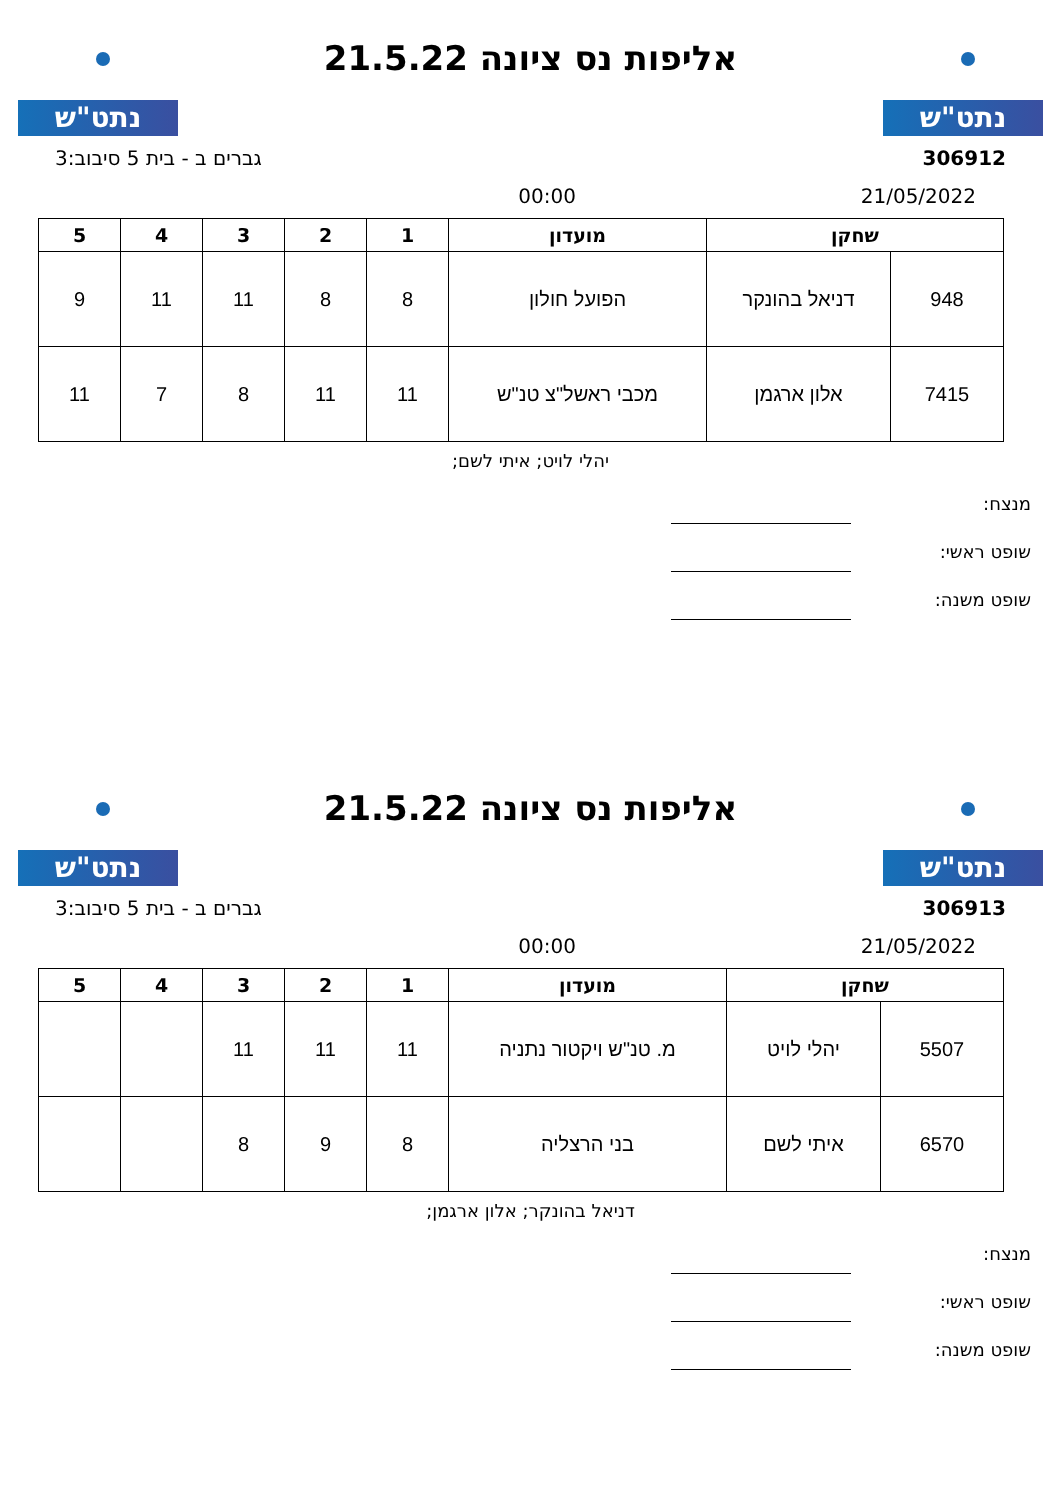נתט"ש
אליפות נס ציונה 21.5.22
נתט"ש
306912 גברים ב - בית 5 סיבוב:3
21/05/2022 00:00
| שחקן | | מועדון | 1 | 2 | 3 | 4 | 5 |
| --- | --- | --- | --- | --- | --- | --- | --- |
| 948 | דניאל בהונקר | הפועל חולון | 8 | 8 | 11 | 11 | 9 |
| 7415 | אלון ארגמן | מכבי ראשל"צ טנ"ש | 11 | 11 | 8 | 7 | 11 |
יהלי לויט; איתי לשם;
מנצח:
שופט ראשי:
שופט משנה:
נתט"ש
אליפות נס ציונה 21.5.22
נתט"ש
306913 גברים ב - בית 5 סיבוב:3
21/05/2022 00:00
| שחקן | | מועדון | 1 | 2 | 3 | 4 | 5 |
| --- | --- | --- | --- | --- | --- | --- | --- |
| 5507 | יהלי לויט | מ. טנ"ש ויקטור נתניה | 11 | 11 | 11 | | |
| 6570 | איתי לשם | בני הרצליה | 8 | 9 | 8 | | |
דניאל בהונקר; אלון ארגמן;
מנצח:
שופט ראשי:
שופט משנה: